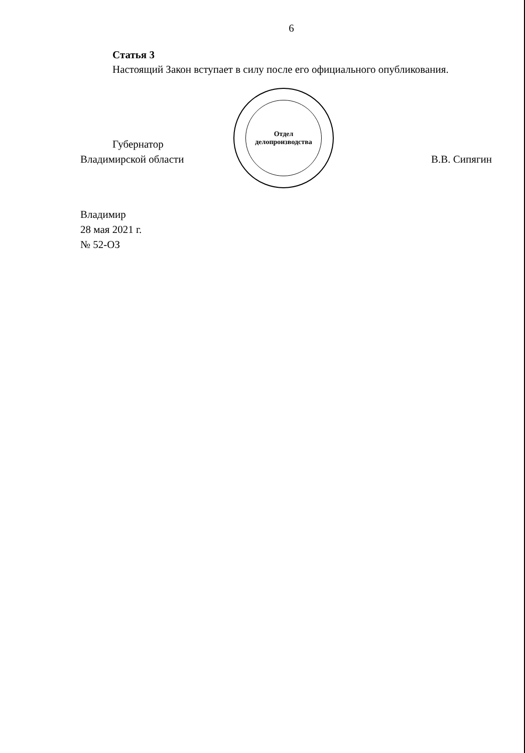6
Статья 3
Настоящий Закон вступает в силу после его официального опубликования.
Губернатор
Владимирской области
В.В. Сипягин
Владимир
28 мая 2021 г.
№ 52-ОЗ
Отдел
делопроизводства